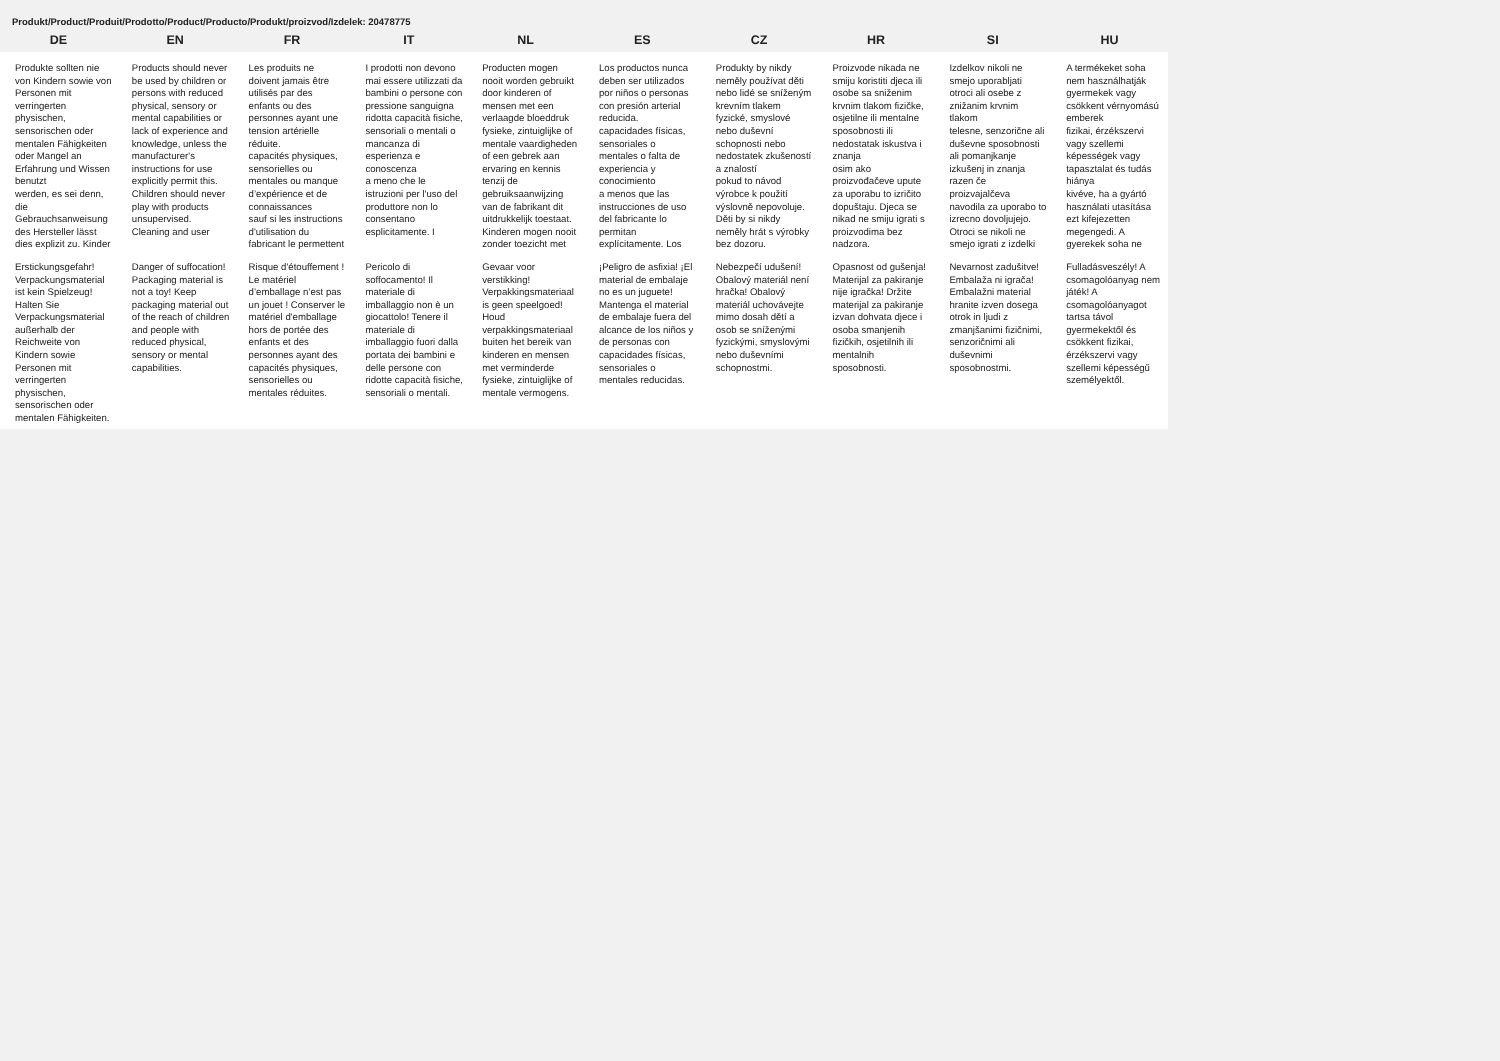Produkt/Product/Produit/Prodotto/Product/Producto/Produkt/proizvod/Izdelek: 20478775
| DE | EN | FR | IT | NL | ES | CZ | HR | SI | HU |
| --- | --- | --- | --- | --- | --- | --- | --- | --- | --- |
| Produkte sollten nie von Kindern sowie von Personen mit verringerten physischen, sensorischen oder mentalen Fähigkeiten oder Mangel an Erfahrung und Wissen benutzt werden, es sei denn, die Gebrauchsanweisung des Hersteller lässt dies explizit zu. Kinder | Products should never be used by children or persons with reduced physical, sensory or mental capabilities or lack of experience and knowledge, unless the manufacturer's instructions for use explicitly permit this. Children should never play with products unsupervised. Cleaning and user | Les produits ne doivent jamais être utilisés par des enfants ou des personnes ayant une tension artérielle réduite. capacités physiques, sensorielles ou mentales ou manque d’expérience et de connaissances sauf si les instructions d'utilisation du fabricant le permettent | I prodotti non devono mai essere utilizzati da bambini o persone con pressione sanguigna ridotta capacità fisiche, sensoriali o mentali o mancanza di esperienza e conoscenza a meno che le istruzioni per l'uso del produttore non lo consentano esplicitamente. I | Producten mogen nooit worden gebruikt door kinderen of mensen met een verlaagde bloeddruk fysieke, zintuiglijke of mentale vaardigheden of een gebrek aan ervaring en kennis tenzij de gebruiksaanwijzing van de fabrikant dit uitdrukkelijk toestaat. Kinderen mogen nooit zonder toezicht met | Los productos nunca deben ser utilizados por niños o personas con presión arterial reducida. capacidades físicas, sensoriales o mentales o falta de experiencia y conocimiento a menos que las instrucciones de uso del fabricante lo permitan explícitamente. Los | Produkty by nikdy neměly používat děti nebo lidé se sníženým krevním tlakem fyzické, smyslové nebo duševní schopnosti nebo nedostatek zkušeností a znalostí pokud to návod výrobce k použití výslovně nepovoluje. Děti by si nikdy neměly hrát s výrobky bez dozoru. | Proizvode nikada ne smiju koristiti djeca ili osobe sa sniženim krvnim tlakom fizičke, osjetilne ili mentalne sposobnosti ili nedostatak iskustva i znanja osim ako proizvođačeve upute za uporabu to izričito dopuštaju. Djeca se nikad ne smiju igrati s proizvodima bez nadzora. | Izdelkov nikoli ne smejo uporabljati otroci ali osebe z znižanim krvnim tlakom telesne, senzorične ali duševne sposobnosti ali pomanjkanje izkušenj in znanja razen če proizvajalčeva navodila za uporabo to izrecno dovoljujejo. Otroci se nikoli ne smejo igrati z izdelki | A termékeket soha nem használhatják gyermekek vagy csökkent vérnyomású emberek fizikai, érzékszervi vagy szellemi képességek vagy tapasztalat és tudás hiánya kivéve, ha a gyártó használati utasítása ezt kifejezetten megengedi. A gyerekek soha ne |
| Erstickungsgefahr! Verpackungsmaterial ist kein Spielzeug! Halten Sie Verpackungsmaterial außerhalb der Reichweite von Kindern sowie Personen mit verringerten physischen, sensorischen oder mentalen Fähigkeiten. | Danger of suffocation! Packaging material is not a toy! Keep packaging material out of the reach of children and people with reduced physical, sensory or mental capabilities. | Risque d'étouffement ! Le matériel d’emballage n’est pas un jouet ! Conserver le matériel d'emballage hors de portée des enfants et des personnes ayant des capacités physiques, sensorielles ou mentales réduites. | Pericolo di soffocamento! Il materiale di imballaggio non è un giocattolo! Tenere il materiale di imballaggio fuori dalla portata dei bambini e delle persone con ridotte capacità fisiche, sensoriali o mentali. | Gevaar voor verstikking! Verpakkingsmateriaal is geen speelgoed! Houd verpakkingsmateriaal buiten het bereik van kinderen en mensen met verminderde fysieke, zintuiglijke of mentale vermogens. | ¡Peligro de asfixia! ¡El material de embalaje no es un juguete! Mantenga el material de embalaje fuera del alcance de los niños y de personas con capacidades físicas, sensoriales o mentales reducidas. | Nebezpečí udušení! Obalový materiál není hračka! Obalový materiál uchovávejte mimo dosah dětí a osob se sníženými fyzickými, smyslovými nebo duševními schopnostmi. | Opasnost od gušenja! Materijal za pakiranje nije igračka! Držite materijal za pakiranje izvan dohvata djece i osoba smanjenih fizičkih, osjetilnih ili mentalnih sposobnosti. | Nevarnost zadušitve! Embalaža ni igrača! Embalažni material hranite izven dosega otrok in ljudi z zmanjšanimi fizičnimi, senzoričnimi ali duševnimi sposobnostmi. | Fulladásveszély! A csomagolóanyag nem játék! A csomagolóanyagot tartsa távol gyermekektől és csökkent fizikai, érzékszervi vagy szellemi képességű személyektől. |